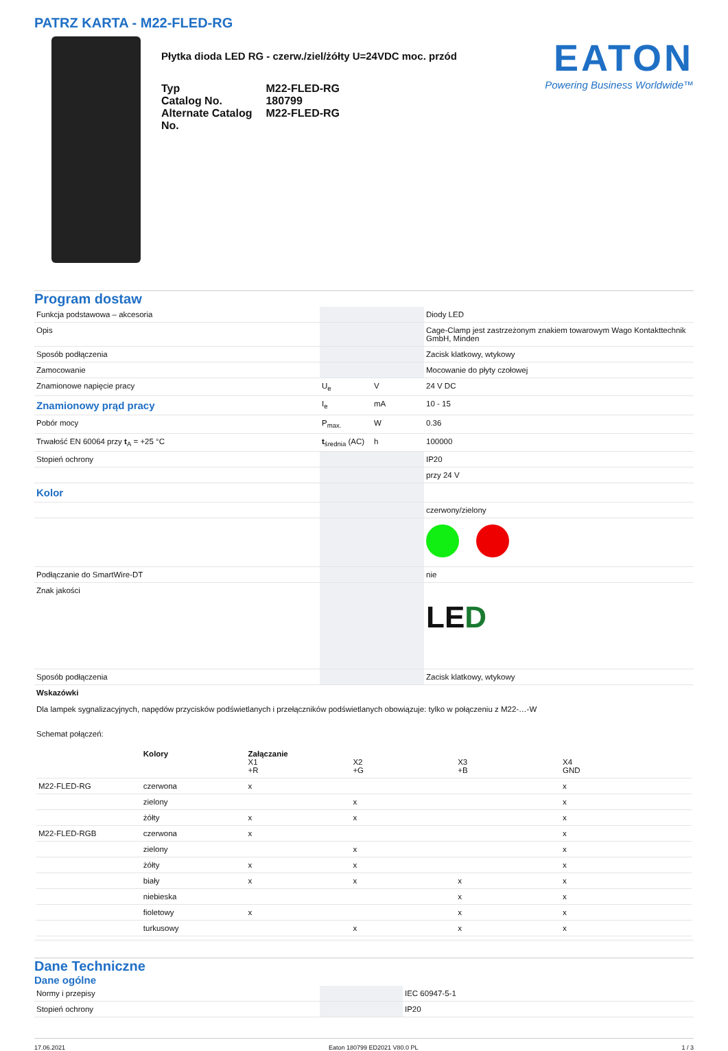PATRZ KARTA - M22-FLED-RG
Płytka dioda LED RG - czerw./ziel/żółty U=24VDC moc. przód
| Typ | M22-FLED-RG |
| Catalog No. | 180799 |
| Alternate Catalog No. | M22-FLED-RG |
EATON
Powering Business Worldwide™
Program dostaw
| Funkcja podstawowa – akcesoria | | | Diody LED |
| Opis | | | Cage-Clamp jest zastrzeżonym znakiem towarowym Wago Kontakttechnik GmbH, Minden |
| Sposób podłączenia | | | Zacisk klatkowy, wtykowy |
| Zamocowanie | | | Mocowanie do płyty czołowej |
| Znamionowe napięcie pracy | U<sub>e</sub> | V | 24 V DC |
| Znamionowy prąd pracy | I<sub>e</sub> | mA | 10 - 15 |
| Pobór mocy | P<sub>max.</sub> | W | 0.36 |
| Trwałość EN 60064 przy t<sub>A</sub> = +25 °C | t<sub>średnia</sub> (AC) | h | 100000 |
| Stopień ochrony | | | IP20 |
| | | | przy 24 V |
| Kolor | | | |
| | | | czerwony/zielony |
| Podłączanie do SmartWire-DT | | | nie |
| Znak jakości | | | LE D |
| Sposób podłączenia | | | Zacisk klatkowy, wtykowy |
| Wskazówki Dla lampek sygnalizacyjnych, napędów przycisków podświetlanych i przełączników podświetlanych obowiązuje: tylko w połączeniu z M22-…-W Schemat połączeń: / / Kolory / Załączanie X1 +R / X2 +G / X3 +B / X4 GND / / M22-FLED-RG / czerwona / x / / / x / / / zielony / / x / / x / / / żółty / x / x / / x / / M22-FLED-RGB / czerwona / x / / / x / / / zielony / / x / / x / / / żółty / x / x / / x / / / biały / x / x / x / x / / / niebieska / / / x / x / / / fioletowy / x / / x / x / / / turkusowy / / x / x / x / | | | |
Dane Techniczne
Dane ogólne
| Normy i przepisy | | IEC 60947-5-1 |
| Stopień ochrony | | IP20 |
17.06.2021 Eaton 180799 ED2021 V80.0 PL 1 / 3